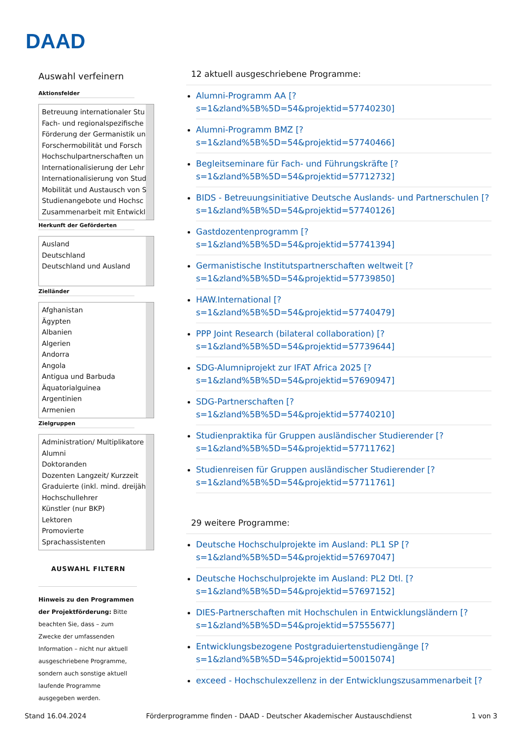DAAD
Auswahl verfeinern
Aktionsfelder
Betreuung internationaler Stu
Fach- und regionalspezifische
Förderung der Germanistik un
Forschermobilität und Forsch
Hochschulpartnerschaften un
Internationalisierung der Lehr
Internationalisierung von Stud
Mobilität und Austausch von S
Studienangebote und Hochsc
Zusammenarbeit mit Entwickl
Herkunft der Geförderten
Ausland
Deutschland
Deutschland und Ausland
Zielländer
Afghanistan
Ägypten
Albanien
Algerien
Andorra
Angola
Antigua und Barbuda
Äquatorialguinea
Argentinien
Armenien
Zielgruppen
Administration/ Multiplikatore
Alumni
Doktoranden
Dozenten Langzeit/ Kurzzeit
Graduierte (inkl. mind. dreijäh
Hochschullehrer
Künstler (nur BKP)
Lektoren
Promovierte
Sprachassistenten
AUSWAHL FILTERN
Hinweis zu den Programmen der Projektförderung: Bitte beachten Sie, dass – zum Zwecke der umfassenden Information – nicht nur aktuell ausgeschriebene Programme, sondern auch sonstige aktuell laufende Programme ausgegeben werden.
12 aktuell ausgeschriebene Programme:
Alumni-Programm AA [?
s=1&zland%5B%5D=54&projektid=57740230]
Alumni-Programm BMZ [?
s=1&zland%5B%5D=54&projektid=57740466]
Begleitseminare für Fach- und Führungskräfte [?
s=1&zland%5B%5D=54&projektid=57712732]
BIDS - Betreuungsinitiative Deutsche Auslands- und Partnerschulen [?
s=1&zland%5B%5D=54&projektid=57740126]
Gastdozentenprogramm [?
s=1&zland%5B%5D=54&projektid=57741394]
Germanistische Institutspartnerschaften weltweit [?
s=1&zland%5B%5D=54&projektid=57739850]
HAW.International [?
s=1&zland%5B%5D=54&projektid=57740479]
PPP Joint Research (bilateral collaboration) [?
s=1&zland%5B%5D=54&projektid=57739644]
SDG-Alumniprojekt zur IFAT Africa 2025 [?
s=1&zland%5B%5D=54&projektid=57690947]
SDG-Partnerschaften [?
s=1&zland%5B%5D=54&projektid=57740210]
Studienpraktika für Gruppen ausländischer Studierender [?
s=1&zland%5B%5D=54&projektid=57711762]
Studienreisen für Gruppen ausländischer Studierender [?
s=1&zland%5B%5D=54&projektid=57711761]
29 weitere Programme:
Deutsche Hochschulprojekte im Ausland: PL1 SP [?
s=1&zland%5B%5D=54&projektid=57697047]
Deutsche Hochschulprojekte im Ausland: PL2 Dtl. [?
s=1&zland%5B%5D=54&projektid=57697152]
DIES-Partnerschaften mit Hochschulen in Entwicklungsländern [?
s=1&zland%5B%5D=54&projektid=57555677]
Entwicklungsbezogene Postgraduiertenstudiengänge [?
s=1&zland%5B%5D=54&projektid=50015074]
exceed - Hochschulexzellenz in der Entwicklungszusammenarbeit [?
Stand 16.04.2024 Förderprogramme finden - DAAD - Deutscher Akademischer Austauschdienst 1 von 3